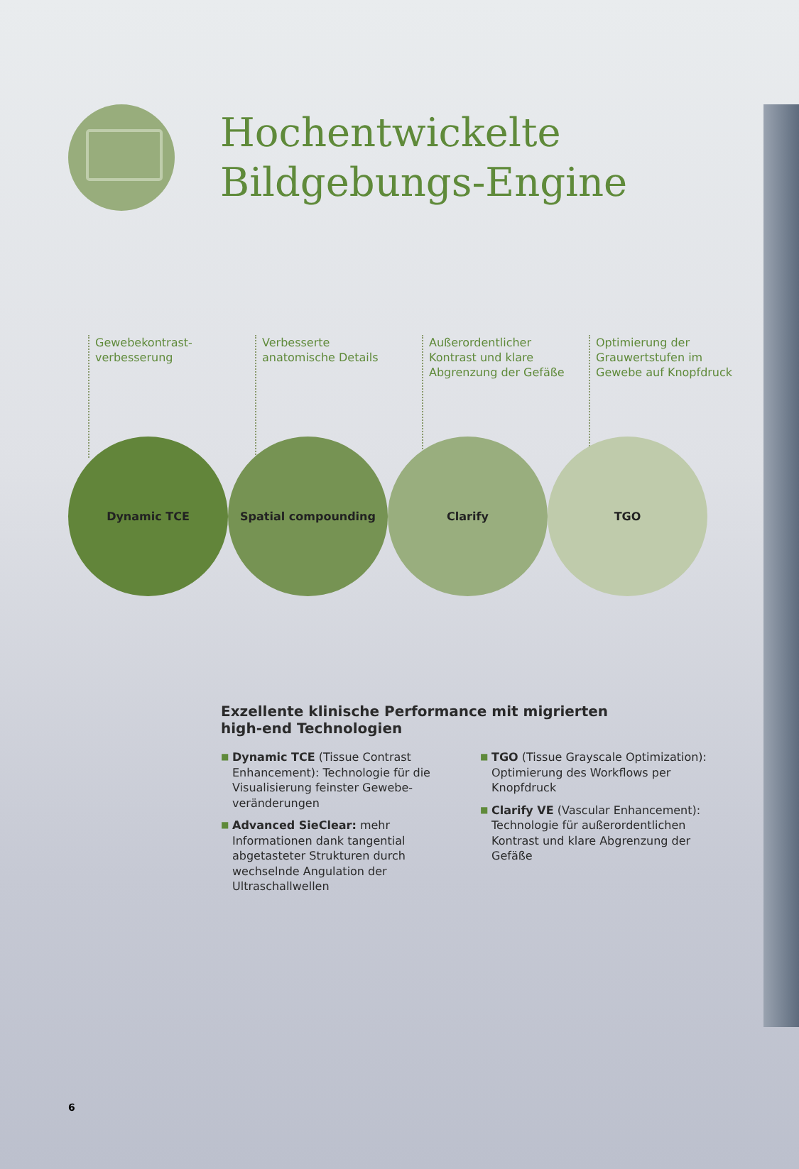Hochentwickelte
Bildgebungs-Engine
Gewebekontrast-
verbesserung
Verbesserte
anatomische Details
Außerordentlicher
Kontrast und klare
Abgrenzung der Gefäße
Optimierung der
Grauwertstufen im
Gewebe auf Knopfdruck
Dynamic TCE Spatial compounding Clarify TGO
Exzellente klinische Performance mit migrierten high-end Technologien
■ Dynamic TCE (Tissue Contrast Enhancement): Technologie für die Visualisierung feinster Gewebe-veränderungen
■ Advanced SieClear: mehr Informationen dank tangential abgetasteter Strukturen durch wechselnde Angulation der Ultraschallwellen
■ TGO (Tissue Grayscale Optimization): Optimierung des Workflows per Knopfdruck
■ Clarify VE (Vascular Enhancement): Technologie für außerordentlichen Kontrast und klare Abgrenzung der Gefäße
6